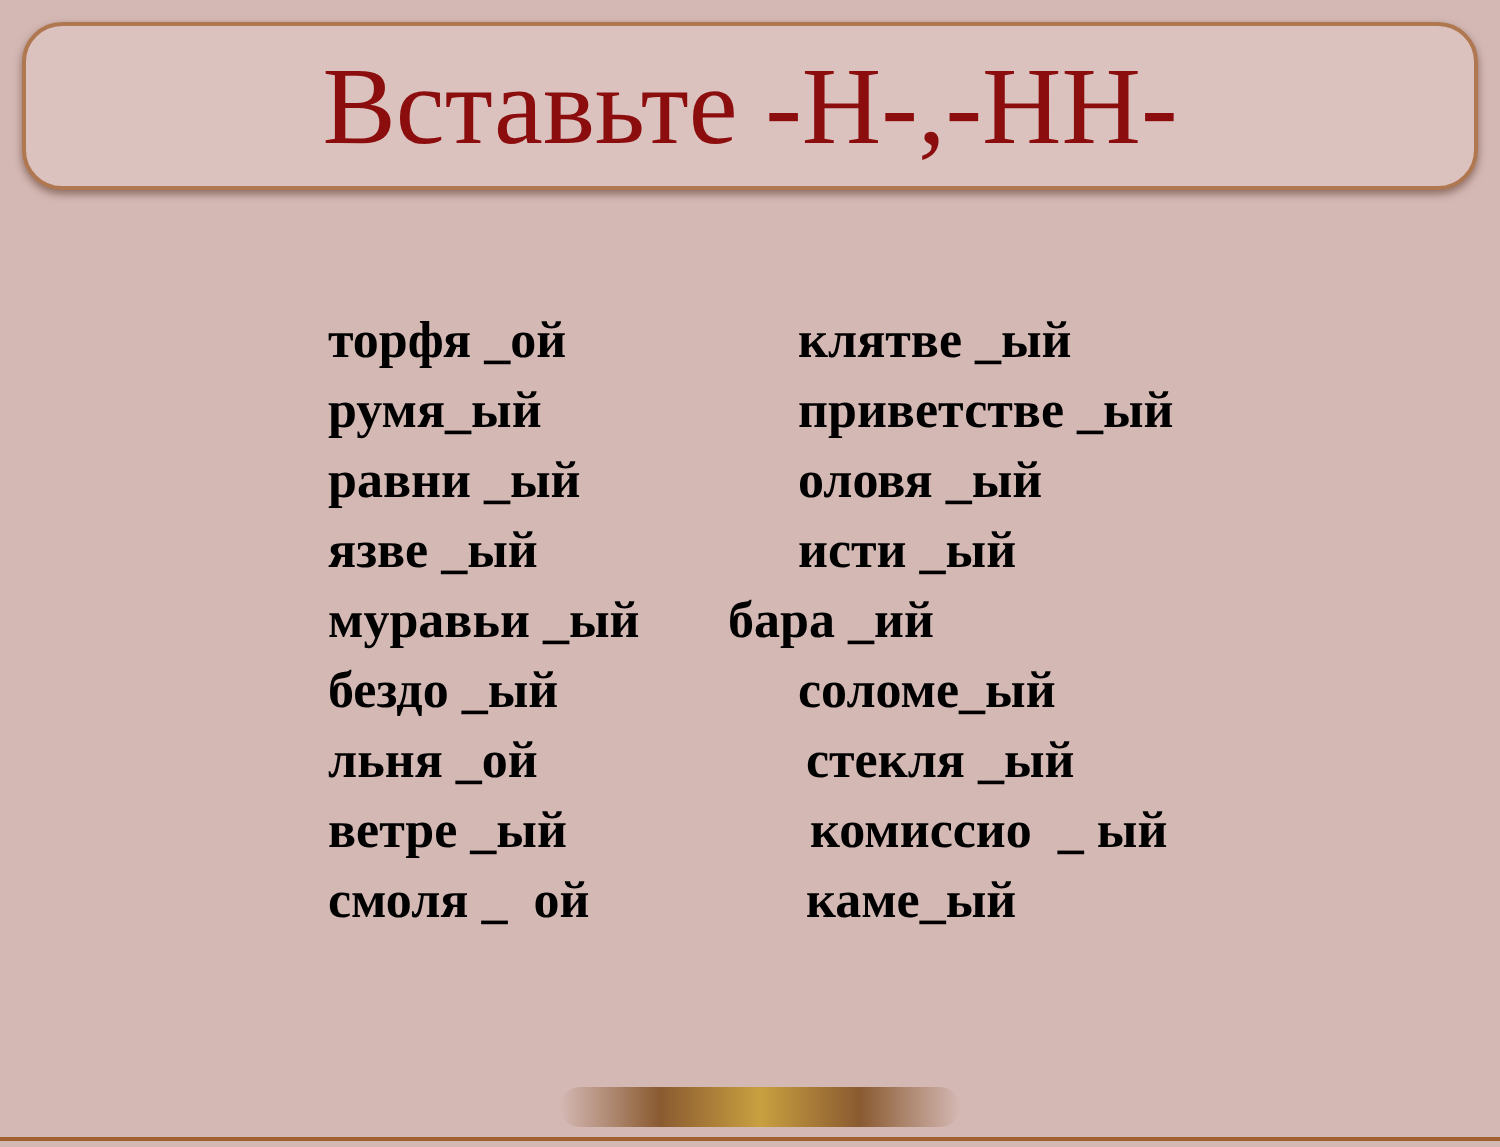Вставьте -Н-,-НН-
торфя _ой клятве _ый
румя_ый приветстве _ый
равни _ый оловя _ый
язве _ый исти _ый
муравьи _ый бара _ий
бездо _ый соломе_ый
льня _ой стекля _ый
ветре _ый комиссио _ ый
смоля _ ой каме_ый